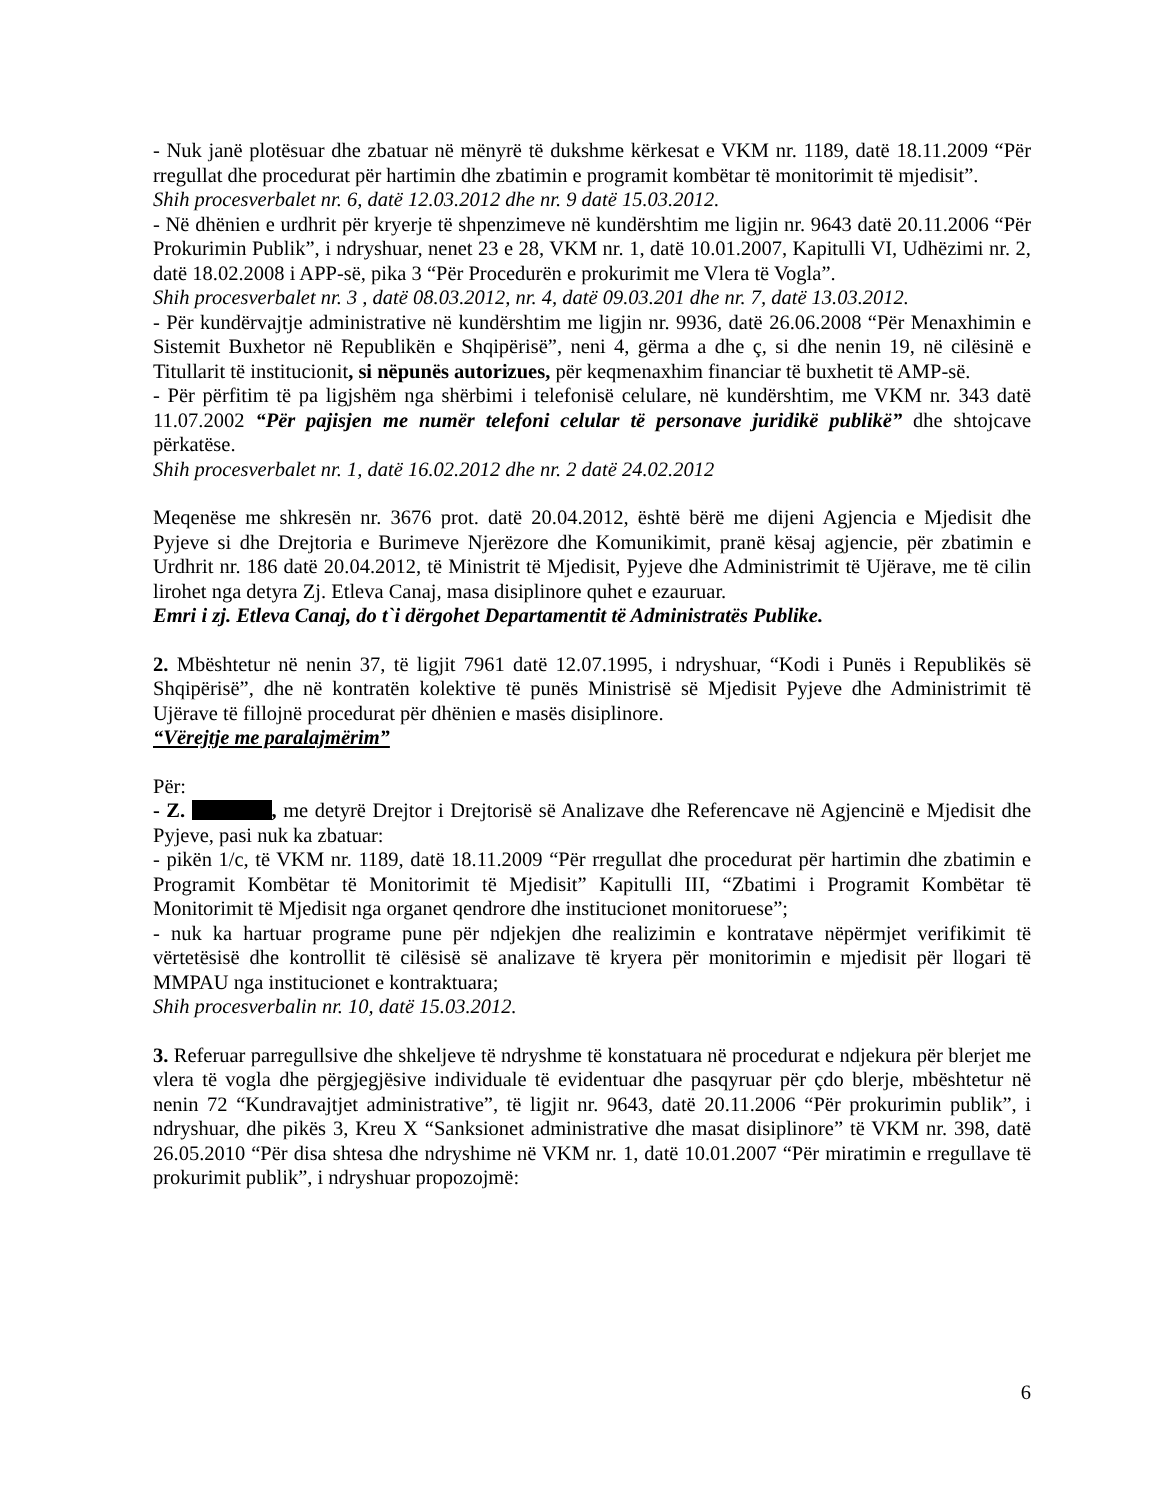- Nuk janë plotësuar dhe zbatuar në mënyrë të dukshme kërkesat e VKM nr. 1189, datë 18.11.2009 “Për rregullat dhe procedurat për hartimin dhe zbatimin e programit kombëtar të monitorimit të mjedisit”.
Shih procesverbalet nr. 6, datë 12.03.2012 dhe nr. 9 datë 15.03.2012.
- Në dhënien e urdhrit për kryerje të shpenzimeve në kundërshtim me ligjin nr. 9643 datë 20.11.2006 “Për Prokurimin Publik”, i ndryshuar, nenet 23 e 28, VKM nr. 1, datë 10.01.2007, Kapitulli VI, Udhëzimi nr. 2, datë 18.02.2008 i APP-së, pika 3 “Për Procedurën e prokurimit me Vlera të Vogla”.
Shih procesverbalet nr. 3 , datë 08.03.2012, nr. 4, datë 09.03.201 dhe nr. 7, datë 13.03.2012.
- Për kundërvajtje administrative në kundërshtim me ligjin nr. 9936, datë 26.06.2008 “Për Menaxhimin e Sistemit Buxhetor në Republikën e Shqipërisë”, neni 4, gërma a dhe ç, si dhe nenin 19, në cilësinë e Titullarit të institucionit, si nëpunës autorizues, për keqmenaxhim financiar të buxhetit të AMP-së.
- Për përfitim të pa ligjshëm nga shërbimi i telefonisë celulare, në kundërshtim, me VKM nr. 343 datë 11.07.2002 “Për pajisjen me numër telefoni celular të personave juridikë publikë” dhe shtojcave përkatëse.
Shih procesverbalet nr. 1, datë 16.02.2012 dhe nr. 2 datë 24.02.2012
Meqenëse me shkresën nr. 3676 prot. datë 20.04.2012, është bërë me dijeni Agjencia e Mjedisit dhe Pyjeve si dhe Drejtoria e Burimeve Njerëzore dhe Komunikimit, pranë kësaj agjencie, për zbatimin e Urdhrit nr. 186 datë 20.04.2012, të Ministrit të Mjedisit, Pyjeve dhe Administrimit të Ujërave, me të cilin lirohet nga detyra Zj. Etleva Canaj, masa disiplinore quhet e ezauruar.
Emri i zj. Etleva Canaj, do t`i dërgohet Departamentit të Administratës Publike.
2. Mbështetur në nenin 37, të ligjit 7961 datë 12.07.1995, i ndryshuar, “Kodi i Punës i Republikës së Shqipërisë”, dhe në kontratën kolektive të punës Ministrisë së Mjedisit Pyjeve dhe Administrimit të Ujërave të fillojnë procedurat për dhënien e masës disiplinore.
“Vërejtje me paralajmërim”
Për:
- Z. , me detyrë Drejtor i Drejtorisë së Analizave dhe Referencave në Agjencinë e Mjedisit dhe Pyjeve, pasi nuk ka zbatuar:
- pikën 1/c, të VKM nr. 1189, datë 18.11.2009 “Për rregullat dhe procedurat për hartimin dhe zbatimin e Programit Kombëtar të Monitorimit të Mjedisit” Kapitulli III, “Zbatimi i Programit Kombëtar të Monitorimit të Mjedisit nga organet qendrore dhe institucionet monitoruese”;
- nuk ka hartuar programe pune për ndjekjen dhe realizimin e kontratave nëpërmjet verifikimit të vërtetësisë dhe kontrollit të cilësisë së analizave të kryera për monitorimin e mjedisit për llogari të MMPAU nga institucionet e kontraktuara;
Shih procesverbalin nr. 10, datë 15.03.2012.
3. Referuar parregullsive dhe shkeljeve të ndryshme të konstatuara në procedurat e ndjekura për blerjet me vlera të vogla dhe përgjegjësive individuale të evidentuar dhe pasqyruar për çdo blerje, mbështetur në nenin 72 “Kundravajtjet administrative”, të ligjit nr. 9643, datë 20.11.2006 “Për prokurimin publik”, i ndryshuar, dhe pikës 3, Kreu X “Sanksionet administrative dhe masat disiplinore” të VKM nr. 398, datë 26.05.2010 “Për disa shtesa dhe ndryshime në VKM nr. 1, datë 10.01.2007 “Për miratimin e rregullave të prokurimit publik”, i ndryshuar propozojmë:
6